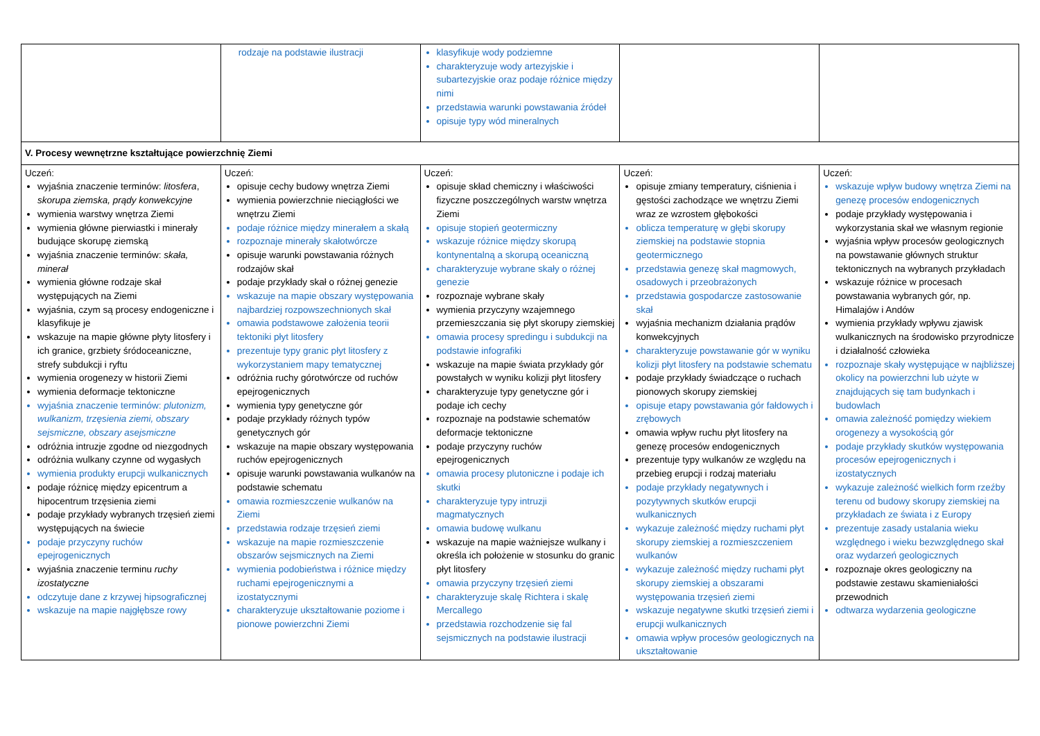| | rodzaje na podstawie ilustracji | klasyfikuje wody podziemne charakteryzuje wody artezyjskie i subartezyjskie oraz podaje różnice między nimi przedstawia warunki powstawania źródeł opisuje typy wód mineralnych | | |
| V. Procesy wewnętrzne kształtujące powierzchnię Ziemi | | | | |
| Uczeń: wyjaśnia znaczenie terminów: litosfera , skorupa ziemska, prądy konwekcyjne wymienia warstwy wnętrza Ziemi wymienia główne pierwiastki i minerały budujące skorupę ziemską wyjaśnia znaczenie terminów: skała, minerał wymienia główne rodzaje skał występujących na Ziemi wyjaśnia, czym są procesy endogeniczne i klasyfikuje je wskazuje na mapie główne płyty litosfery i ich granice, grzbiety śródoceaniczne, strefy subdukcji i ryftu wymienia orogenezy w historii Ziemi wymienia deformacje tektoniczne wyjaśnia znaczenie terminów: plutonizm, wulkanizm, trzęsienia ziemi, obszary sejsmiczne, obszary asejsmiczne odróżnia intruzje zgodne od niezgodnych odróżnia wulkany czynne od wygasłych wymienia produkty erupcji wulkanicznych podaje różnicę między epicentrum a hipocentrum trzęsienia ziemi podaje przykłady wybranych trzęsień ziemi występujących na świecie podaje przyczyny ruchów epejrogenicznych wyjaśnia znaczenie terminu ruchy izostatyczne odczytuje dane z krzywej hipsograficznej wskazuje na mapie najgłębsze rowy | Uczeń: opisuje cechy budowy wnętrza Ziemi wymienia powierzchnie nieciągłości we wnętrzu Ziemi podaje różnice między minerałem a skałą rozpoznaje minerały skałotwórcze opisuje warunki powstawania różnych rodzajów skał podaje przykłady skał o różnej genezie wskazuje na mapie obszary występowania najbardziej rozpowszechnionych skał omawia podstawowe założenia teorii tektoniki płyt litosfery prezentuje typy granic płyt litosfery z wykorzystaniem mapy tematycznej odróżnia ruchy górotwórcze od ruchów epejrogenicznych wymienia typy genetyczne gór podaje przykłady różnych typów genetycznych gór wskazuje na mapie obszary występowania ruchów epejrogenicznych opisuje warunki powstawania wulkanów na podstawie schematu omawia rozmieszczenie wulkanów na Ziemi przedstawia rodzaje trzęsień ziemi wskazuje na mapie rozmieszczenie obszarów sejsmicznych na Ziemi wymienia podobieństwa i różnice między ruchami epejrogenicznymi a izostatycznymi charakteryzuje ukształtowanie poziome i pionowe powierzchni Ziemi | Uczeń: opisuje skład chemiczny i właściwości fizyczne poszczególnych warstw wnętrza Ziemi opisuje stopień geotermiczny wskazuje różnice między skorupą kontynentalną a skorupą oceaniczną charakteryzuje wybrane skały o różnej genezie rozpoznaje wybrane skały wymienia przyczyny wzajemnego przemieszczania się płyt skorupy ziemskiej omawia procesy spredingu i subdukcji na podstawie infografiki wskazuje na mapie świata przykłady gór powstałych w wyniku kolizji płyt litosfery charakteryzuje typy genetyczne gór i podaje ich cechy rozpoznaje na podstawie schematów deformacje tektoniczne podaje przyczyny ruchów epejrogenicznych omawia procesy plutoniczne i podaje ich skutki charakteryzuje typy intruzji magmatycznych omawia budowę wulkanu wskazuje na mapie ważniejsze wulkany i określa ich położenie w stosunku do granic płyt litosfery omawia przyczyny trzęsień ziemi charakteryzuje skalę Richtera i skalę Mercallego przedstawia rozchodzenie się fal sejsmicznych na podstawie ilustracji | Uczeń: opisuje zmiany temperatury, ciśnienia i gęstości zachodzące we wnętrzu Ziemi wraz ze wzrostem głębokości oblicza temperaturę w głębi skorupy ziemskiej na podstawie stopnia geotermicznego przedstawia genezę skał magmowych, osadowych i przeobrażonych przedstawia gospodarcze zastosowanie skał wyjaśnia mechanizm działania prądów konwekcyjnych charakteryzuje powstawanie gór w wyniku kolizji płyt litosfery na podstawie schematu podaje przykłady świadczące o ruchach pionowych skorupy ziemskiej opisuje etapy powstawania gór fałdowych i zrębowych omawia wpływ ruchu płyt litosfery na genezę procesów endogenicznych prezentuje typy wulkanów ze względu na przebieg erupcji i rodzaj materiału podaje przykłady negatywnych i pozytywnych skutków erupcji wulkanicznych wykazuje zależność między ruchami płyt skorupy ziemskiej a rozmieszczeniem wulkanów wykazuje zależność między ruchami płyt skorupy ziemskiej a obszarami występowania trzęsień ziemi wskazuje negatywne skutki trzęsień ziemi i erupcji wulkanicznych omawia wpływ procesów geologicznych na ukształtowanie | Uczeń: wskazuje wpływ budowy wnętrza Ziemi na genezę procesów endogenicznych podaje przykłady występowania i wykorzystania skał we własnym regionie wyjaśnia wpływ procesów geologicznych na powstawanie głównych struktur tektonicznych na wybranych przykładach wskazuje różnice w procesach powstawania wybranych gór, np. Himalajów i Andów wymienia przykłady wpływu zjawisk wulkanicznych na środowisko przyrodnicze i działalność człowieka rozpoznaje skały występujące w najbliższej okolicy na powierzchni lub użyte w znajdujących się tam budynkach i budowlach omawia zależność pomiędzy wiekiem orogenezy a wysokością gór podaje przykłady skutków występowania procesów epejrogenicznych i izostatycznych wykazuje zależność wielkich form rzeźby terenu od budowy skorupy ziemskiej na przykładach ze świata i z Europy prezentuje zasady ustalania wieku względnego i wieku bezwzględnego skał oraz wydarzeń geologicznych rozpoznaje okres geologiczny na podstawie zestawu skamieniałości przewodnich odtwarza wydarzenia geologiczne |